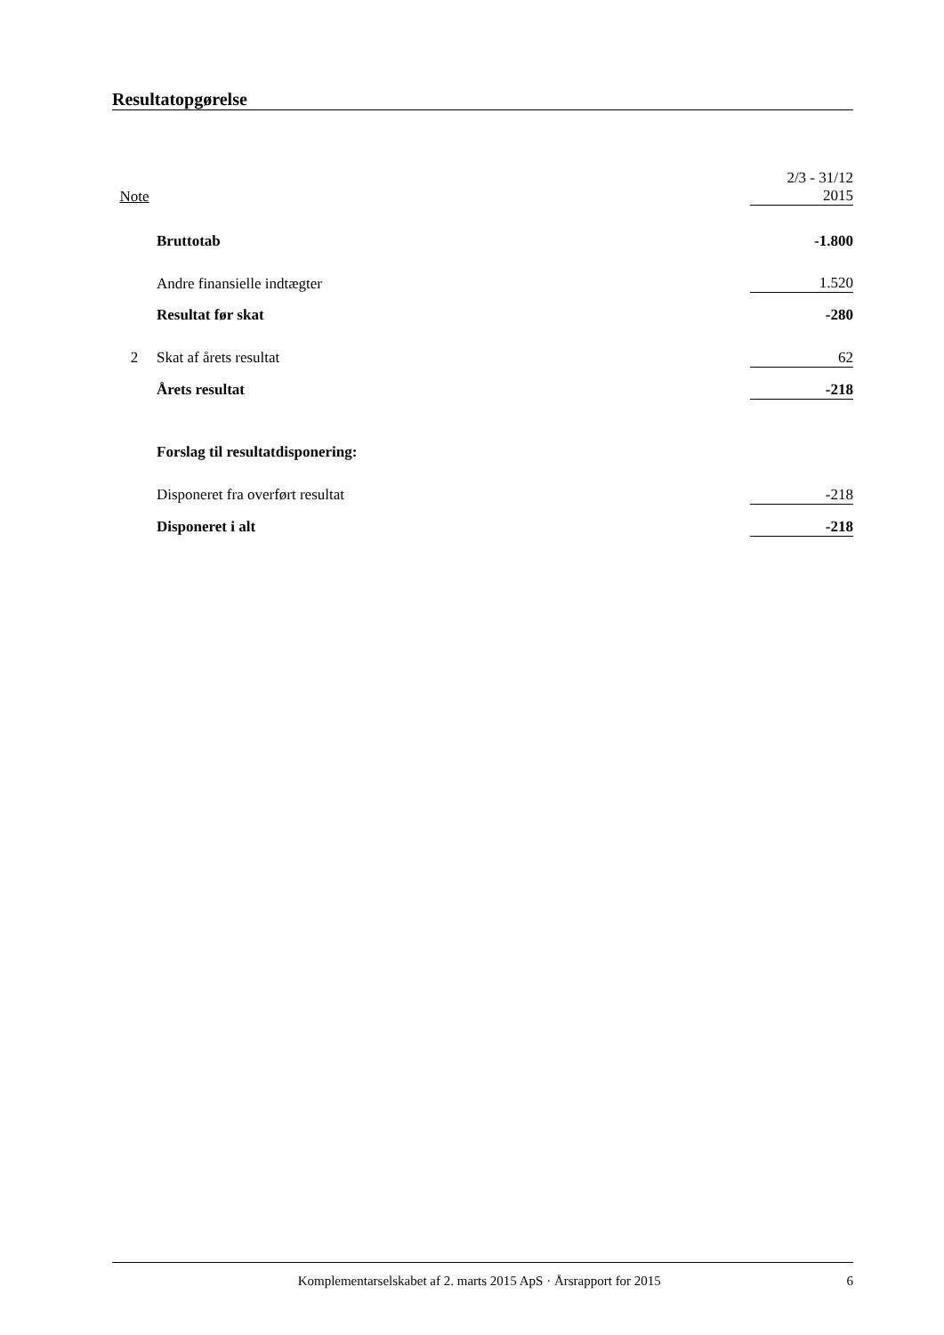Resultatopgørelse
| Note | | 2/3 - 31/12 2015 |
| | Bruttotab | -1.800 |
| | Andre finansielle indtægter | 1.520 |
| | Resultat før skat | -280 |
| 2 | Skat af årets resultat | 62 |
| | Årets resultat | -218 |
| | Forslag til resultatdisponering: | |
| | Disponeret fra overført resultat | -218 |
| | Disponeret i alt | -218 |
Komplementarselskabet af 2. marts 2015 ApS · Årsrapport for 2015 6